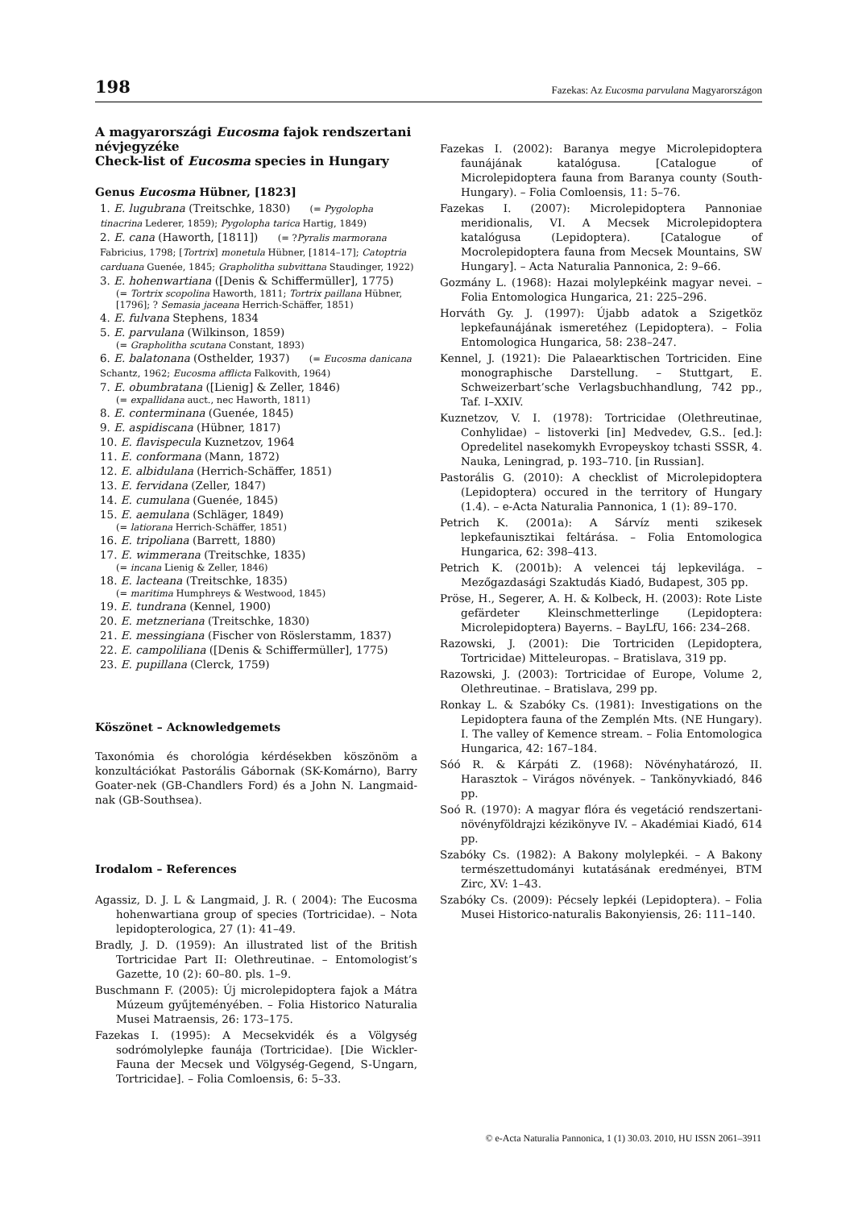198 Fazekas: Az Eucosma parvulana Magyarországon
A magyarországi Eucosma fajok rendszertani névjegyzéke
Check-list of Eucosma species in Hungary
Genus Eucosma Hübner, [1823]
1. E. lugubrana (Treitschke, 1830) (= Pygolopha tinacrina Lederer, 1859); Pygolopha tarica Hartig, 1849)
2. E. cana (Haworth, [1811]) (= ?Pyralis marmorana Fabricius, 1798; [Tortrix] monetula Hübner, [1814–17]; Catoptria carduana Guenée, 1845; Grapholitha subvittana Staudinger, 1922)
3. E. hohenwartiana ([Denis & Schiffermüller], 1775)
(= Tortrix scopolina Haworth, 1811; Tortrix paillana Hübner, [1796]; ? Semasia jaceana Herrich-Schäffer, 1851)
4. E. fulvana Stephens, 1834
5. E. parvulana (Wilkinson, 1859)
(= Grapholitha scutana Constant, 1893)
6. E. balatonana (Osthelder, 1937) (= Eucosma danicana Schantz, 1962; Eucosma afflicta Falkovith, 1964)
7. E. obumbratana ([Lienig] & Zeller, 1846)
(= expallidana auct., nec Haworth, 1811)
8. E. conterminana (Guenée, 1845)
9. E. aspidiscana (Hübner, 1817)
10. E. flavispecula Kuznetzov, 1964
11. E. conformana (Mann, 1872)
12. E. albidulana (Herrich-Schäffer, 1851)
13. E. fervidana (Zeller, 1847)
14. E. cumulana (Guenée, 1845)
15. E. aemulana (Schläger, 1849)
(= latiorana Herrich-Schäffer, 1851)
16. E. tripoliana (Barrett, 1880)
17. E. wimmerana (Treitschke, 1835)
(= incana Lienig & Zeller, 1846)
18. E. lacteana (Treitschke, 1835)
(= maritima Humphreys & Westwood, 1845)
19. E. tundrana (Kennel, 1900)
20. E. metzneriana (Treitschke, 1830)
21. E. messingiana (Fischer von Röslerstamm, 1837)
22. E. campoliliana ([Denis & Schiffermüller], 1775)
23. E. pupillana (Clerck, 1759)
Köszönet – Acknowledgemets
Taxonómia és chorológia kérdésekben köszönöm a konzultációkat Pastorális Gábornak (SK-Komárno), Barry Goater-nek (GB-Chandlers Ford) és a John N. Langmaid-nak (GB-Southsea).
Irodalom – References
Agassiz, D. J. L & Langmaid, J. R. ( 2004): The Eucosma hohenwartiana group of species (Tortricidae). – Nota lepidopterologica, 27 (1): 41–49.
Bradly, J. D. (1959): An illustrated list of the British Tortricidae Part II: Olethreutinae. – Entomologist’s Gazette, 10 (2): 60–80. pls. 1–9.
Buschmann F. (2005): Új microlepidoptera fajok a Mátra Múzeum gyűjteményében. – Folia Historico Naturalia Musei Matraensis, 26: 173–175.
Fazekas I. (1995): A Mecsekvidék és a Völgység sodrómolylepke faunája (Tortricidae). [Die Wickler-Fauna der Mecsek und Völgység-Gegend, S-Ungarn, Tortricidae]. – Folia Comloensis, 6: 5–33.
Fazekas I. (2002): Baranya megye Microlepidoptera faunájának katalógusa. [Catalogue of Microlepidoptera fauna from Baranya county (South-Hungary). – Folia Comloensis, 11: 5–76.
Fazekas I. (2007): Microlepidoptera Pannoniae meridionalis, VI. A Mecsek Microlepidoptera katalógusa (Lepidoptera). [Catalogue of Mocrolepidoptera fauna from Mecsek Mountains, SW Hungary]. – Acta Naturalia Pannonica, 2: 9–66.
Gozmány L. (1968): Hazai molylepkéink magyar nevei. – Folia Entomologica Hungarica, 21: 225–296.
Horváth Gy. J. (1997): Újabb adatok a Szigetköz lepkefaunájának ismeretéhez (Lepidoptera). – Folia Entomologica Hungarica, 58: 238–247.
Kennel, J. (1921): Die Palaearktischen Tortriciden. Eine monographische Darstellung. – Stuttgart, E. Schweizerbart’sche Verlagsbuchhandlung, 742 pp., Taf. I–XXIV.
Kuznetzov, V. I. (1978): Tortricidae (Olethreutinae, Conhylidae) – listoverki [in] Medvedev, G.S.. [ed.]: Opredelitel nasekomykh Evropeyskoy tchasti SSSR, 4. Nauka, Leningrad, p. 193–710. [in Russian].
Pastorális G. (2010): A checklist of Microlepidoptera (Lepidoptera) occured in the territory of Hungary (1.4). – e-Acta Naturalia Pannonica, 1 (1): 89–170.
Petrich K. (2001a): A Sárvíz menti szikesek lepkefaunisztikai feltárása. – Folia Entomologica Hungarica, 62: 398–413.
Petrich K. (2001b): A velencei táj lepkevilága. – Mezőgazdasági Szaktudás Kiadó, Budapest, 305 pp.
Pröse, H., Segerer, A. H. & Kolbeck, H. (2003): Rote Liste gefärdeter Kleinschmetterlinge (Lepidoptera: Microlepidoptera) Bayerns. – BayLfU, 166: 234–268.
Razowski, J. (2001): Die Tortriciden (Lepidoptera, Tortricidae) Mitteleuropas. – Bratislava, 319 pp.
Razowski, J. (2003): Tortricidae of Europe, Volume 2, Olethreutinae. – Bratislava, 299 pp.
Ronkay L. & Szabóky Cs. (1981): Investigations on the Lepidoptera fauna of the Zemplén Mts. (NE Hungary). I. The valley of Kemence stream. – Folia Entomologica Hungarica, 42: 167–184.
Sóó R. & Kárpáti Z. (1968): Növényhatározó, II. Harasztok – Virágos növények. – Tankönyvkiadó, 846 pp.
Soó R. (1970): A magyar flóra és vegetáció rendszertani-növényföldrajzi kézikönyve IV. – Akadémiai Kiadó, 614 pp.
Szabóky Cs. (1982): A Bakony molylepkéi. – A Bakony természettudományi kutatásának eredményei, BTM Zirc, XV: 1–43.
Szabóky Cs. (2009): Pécsely lepkéi (Lepidoptera). – Folia Musei Historico-naturalis Bakonyiensis, 26: 111–140.
© e-Acta Naturalia Pannonica, 1 (1) 30.03. 2010, HU ISSN 2061–3911